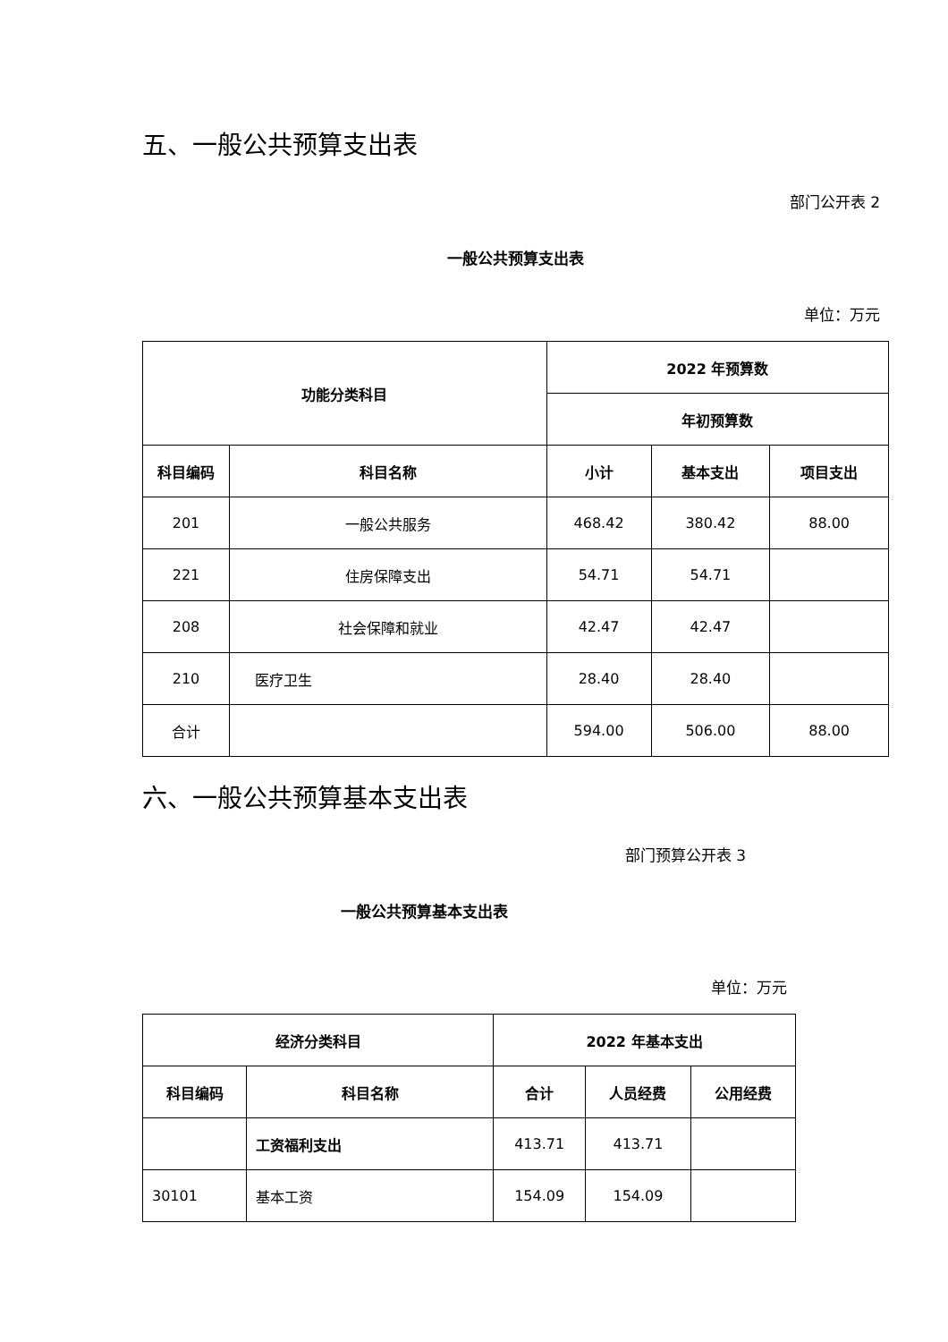五、一般公共预算支出表
部门公开表 2
一般公共预算支出表
单位：万元
| 功能分类科目 | | 2022 年预算数 | | |
| --- | --- | --- | --- | --- |
| | | 年初预算数 | | |
| 科目编码 | 科目名称 | 小计 | 基本支出 | 项目支出 |
| 201 | 一般公共服务 | 468.42 | 380.42 | 88.00 |
| 221 | 住房保障支出 | 54.71 | 54.71 | |
| 208 | 社会保障和就业 | 42.47 | 42.47 | |
| 210 | 医疗卫生 | 28.40 | 28.40 | |
| 合计 | | 594.00 | 506.00 | 88.00 |
六、一般公共预算基本支出表
部门预算公开表 3
一般公共预算基本支出表
单位：万元
| 经济分类科目 | | 2022 年基本支出 | | |
| --- | --- | --- | --- | --- |
| 科目编码 | 科目名称 | 合计 | 人员经费 | 公用经费 |
| | 工资福利支出 | 413.71 | 413.71 | |
| 30101 | 基本工资 | 154.09 | 154.09 | |